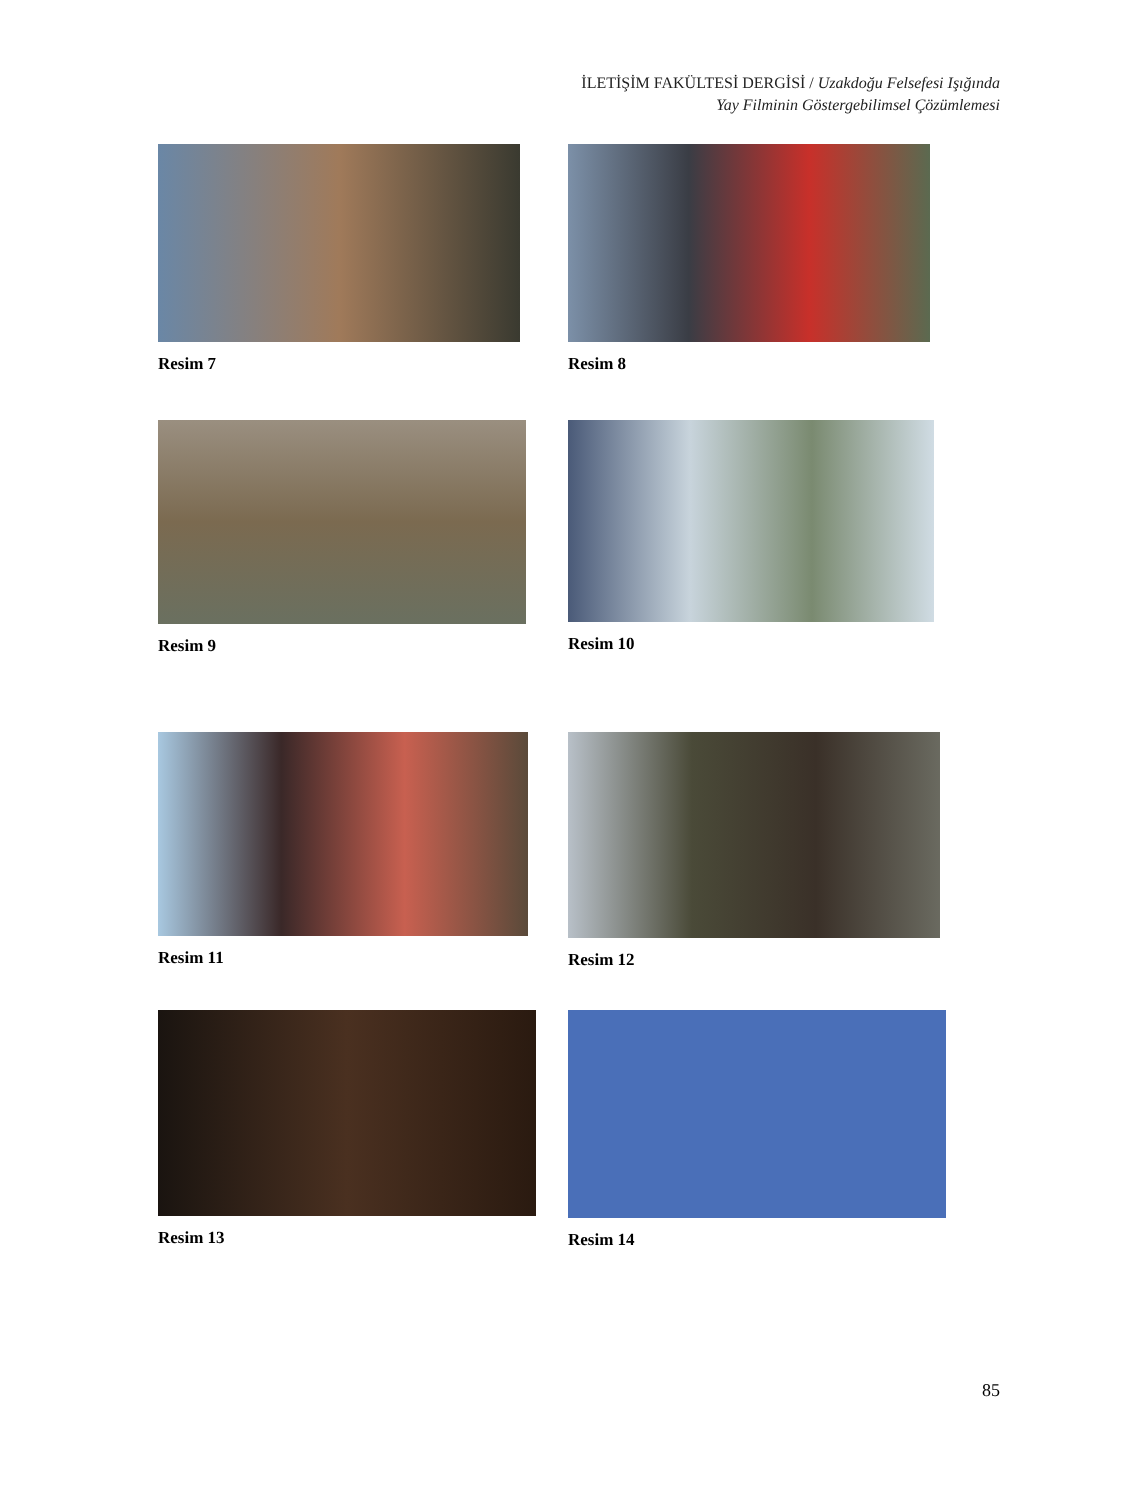İLETİŞİM FAKÜLTESİ DERGİSİ / Uzakdoğu Felsefesi Işığında
Yay Filminin Göstergebilimsel Çözümlemesi
Resim 7 Resim 8
Resim 9 Resim 10
Resim 11 Resim 12
Resim 13 Resim 14
85